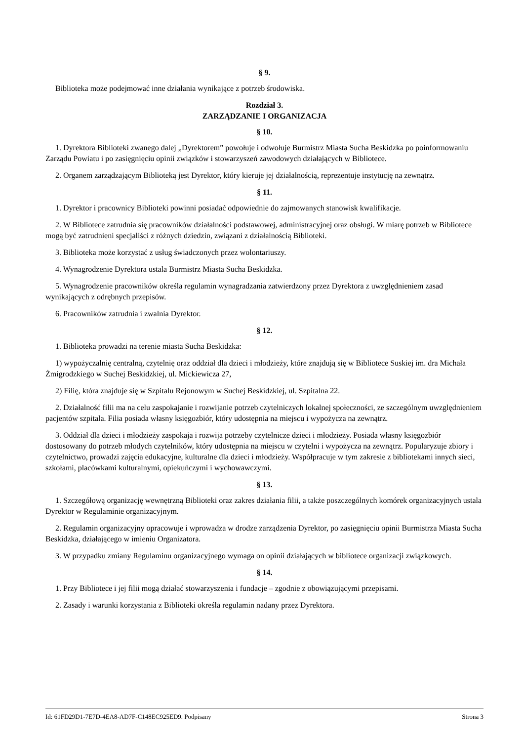§ 9.
Biblioteka może podejmować inne działania wynikające z potrzeb środowiska.
Rozdział 3.
ZARZĄDZANIE I ORGANIZACJA
§ 10.
1. Dyrektora Biblioteki zwanego dalej „Dyrektorem” powołuje i odwołuje Burmistrz Miasta Sucha Beskidzka po poinformowaniu Zarządu Powiatu i po zasięgnięciu opinii związków i stowarzyszeń zawodowych działających w Bibliotece.
2. Organem zarządzającym Biblioteką jest Dyrektor, który kieruje jej działalnością, reprezentuje instytucję na zewnątrz.
§ 11.
1. Dyrektor i pracownicy Biblioteki powinni posiadać odpowiednie do zajmowanych stanowisk kwalifikacje.
2. W Bibliotece zatrudnia się pracowników działalności podstawowej, administracyjnej oraz obsługi. W miarę potrzeb w Bibliotece mogą być zatrudnieni specjaliści z różnych dziedzin, związani z działalnością Biblioteki.
3. Biblioteka może korzystać z usług świadczonych przez wolontariuszy.
4. Wynagrodzenie Dyrektora ustala Burmistrz Miasta Sucha Beskidzka.
5. Wynagrodzenie pracowników określa regulamin wynagradzania zatwierdzony przez Dyrektora z uwzględnieniem zasad wynikających z odrębnych przepisów.
6. Pracowników zatrudnia i zwalnia Dyrektor.
§ 12.
1. Biblioteka prowadzi na terenie miasta Sucha Beskidzka:
1) wypożyczalnię centralną, czytelnię oraz oddział dla dzieci i młodzieży, które znajdują się w Bibliotece Suskiej im. dra Michała Żmigrodzkiego w Suchej Beskidzkiej, ul. Mickiewicza 27,
2) Filię, która znajduje się w Szpitalu Rejonowym w Suchej Beskidzkiej, ul. Szpitalna 22.
2. Działalność filii ma na celu zaspokajanie i rozwijanie potrzeb czytelniczych lokalnej społeczności, ze szczególnym uwzględnieniem pacjentów szpitala. Filia posiada własny księgozbiór, który udostępnia na miejscu i wypożycza na zewnątrz.
3. Oddział dla dzieci i młodzieży zaspokaja i rozwija potrzeby czytelnicze dzieci i młodzieży. Posiada własny księgozbiór dostosowany do potrzeb młodych czytelników, który udostępnia na miejscu w czytelni i wypożycza na zewnątrz. Popularyzuje zbiory i czytelnictwo, prowadzi zajęcia edukacyjne, kulturalne dla dzieci i młodzieży. Współpracuje w tym zakresie z bibliotekami innych sieci, szkołami, placówkami kulturalnymi, opiekuńczymi i wychowawczymi.
§ 13.
1. Szczegółową organizację wewnętrzną Biblioteki oraz zakres działania filii, a także poszczególnych komórek organizacyjnych ustala Dyrektor w Regulaminie organizacyjnym.
2. Regulamin organizacyjny opracowuje i wprowadza w drodze zarządzenia Dyrektor, po zasięgnięciu opinii Burmistrza Miasta Sucha Beskidzka, działającego w imieniu Organizatora.
3. W przypadku zmiany Regulaminu organizacyjnego wymaga on opinii działających w bibliotece organizacji związkowych.
§ 14.
1. Przy Bibliotece i jej filii mogą działać stowarzyszenia i fundacje – zgodnie z obowiązującymi przepisami.
2. Zasady i warunki korzystania z Biblioteki określa regulamin nadany przez Dyrektora.
Id: 61FD29D1-7E7D-4EA8-AD7F-C148EC925ED9. Podpisany Strona 3